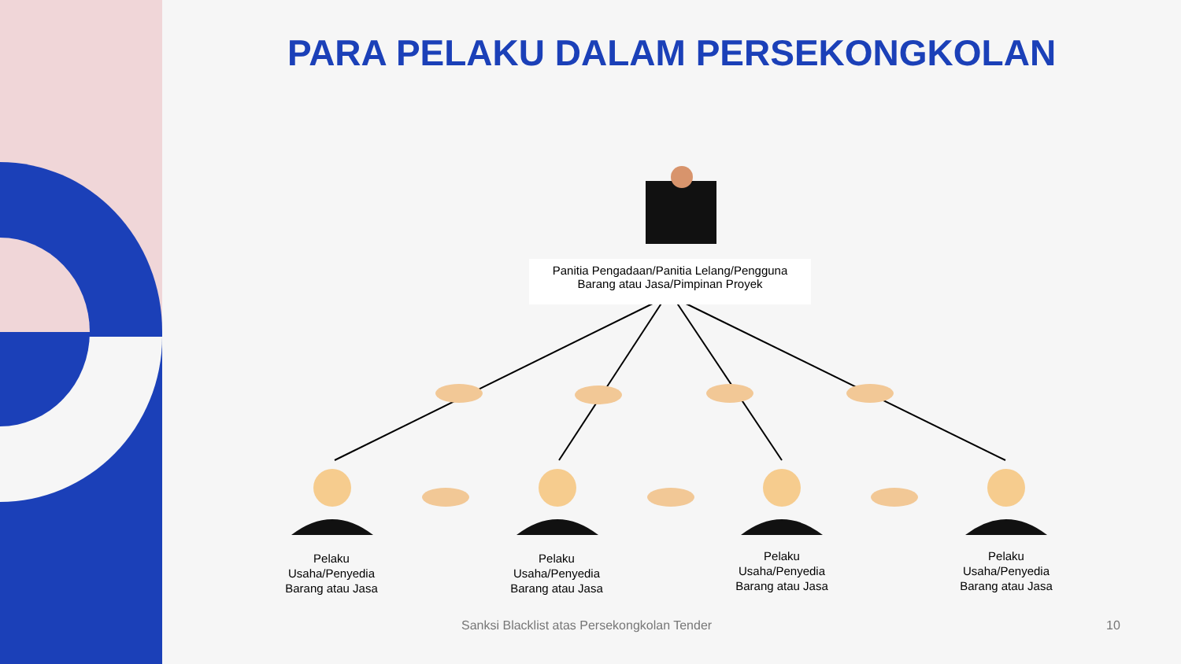PARA PELAKU DALAM PERSEKONGKOLAN
Panitia Pengadaan/Panitia Lelang/Pengguna
Barang atau Jasa/Pimpinan Proyek
Pelaku
Usaha/Penyedia
Barang atau Jasa
Pelaku
Usaha/Penyedia
Barang atau Jasa
Pelaku
Usaha/Penyedia
Barang atau Jasa
Pelaku
Usaha/Penyedia
Barang atau Jasa
Sanksi Blacklist atas Persekongkolan Tender
10